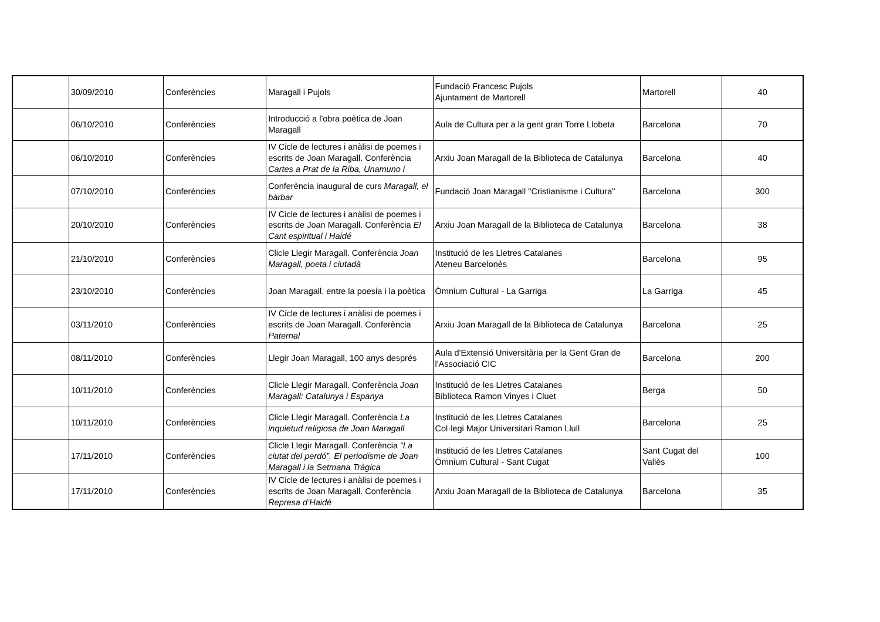| | 30/09/2010 | Conferències | Maragall i Pujols | Fundació Francesc Pujols Ajuntament de Martorell | Martorell | 40 |
| | 06/10/2010 | Conferències | Introducció a l'obra poètica de Joan Maragall | Aula de Cultura per a la gent gran Torre Llobeta | Barcelona | 70 |
| | 06/10/2010 | Conferències | IV Cicle de lectures i anàlisi de poemes i escrits de Joan Maragall. Conferència Cartes a Prat de la Riba, Unamuno i | Arxiu Joan Maragall de la Biblioteca de Catalunya | Barcelona | 40 |
| | 07/10/2010 | Conferències | Conferència inaugural de curs Maragall, el bàrbar | Fundació Joan Maragall "Cristianisme i Cultura" | Barcelona | 300 |
| | 20/10/2010 | Conferències | IV Cicle de lectures i anàlisi de poemes i escrits de Joan Maragall. Conferència El Cant espiritual i Haidé | Arxiu Joan Maragall de la Biblioteca de Catalunya | Barcelona | 38 |
| | 21/10/2010 | Conferències | Clicle Llegir Maragall. Conferència Joan Maragall, poeta i ciutadà | Institució de les Lletres Catalanes Ateneu Barcelonès | Barcelona | 95 |
| | 23/10/2010 | Conferències | Joan Maragall, entre la poesia i la poètica | Òmnium Cultural - La Garriga | La Garriga | 45 |
| | 03/11/2010 | Conferències | IV Cicle de lectures i anàlisi de poemes i escrits de Joan Maragall. Conferència Paternal | Arxiu Joan Maragall de la Biblioteca de Catalunya | Barcelona | 25 |
| | 08/11/2010 | Conferències | Llegir Joan Maragall, 100 anys després | Aula d'Extensió Universitària per la Gent Gran de l'Associació CIC | Barcelona | 200 |
| | 10/11/2010 | Conferències | Clicle Llegir Maragall. Conferència Joan Maragall: Catalunya i Espanya | Institució de les Lletres Catalanes Biblioteca Ramon Vinyes i Cluet | Berga | 50 |
| | 10/11/2010 | Conferències | Clicle Llegir Maragall. Conferència La inquietud religiosa de Joan Maragall | Institució de les Lletres Catalanes Col·legi Major Universitari Ramon Llull | Barcelona | 25 |
| | 17/11/2010 | Conferències | Clicle Llegir Maragall. Conferència “La ciutat del perdó”. El periodisme de Joan Maragall i la Setmana Tràgica | Institució de les Lletres Catalanes Òmnium Cultural - Sant Cugat | Sant Cugat del Vallès | 100 |
| | 17/11/2010 | Conferències | IV Cicle de lectures i anàlisi de poemes i escrits de Joan Maragall. Conferència Represa d’Haidé | Arxiu Joan Maragall de la Biblioteca de Catalunya | Barcelona | 35 |